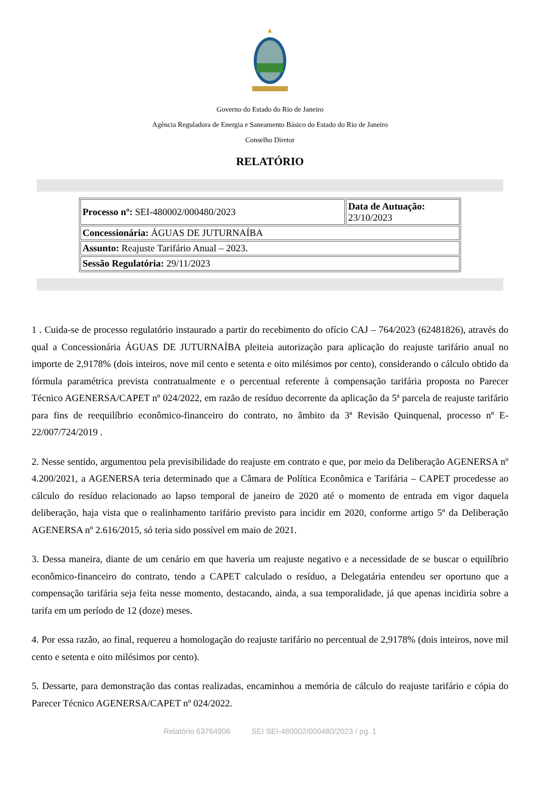Governo do Estado do Rio de Janeiro
Agência Reguladora de Energia e Saneamento Básico do Estado do Rio de Janeiro
Conselho Diretor
RELATÓRIO
| Processo nº: SEI-480002/000480/2023 | Data de Autuação: 23/10/2023 |
| Concessionária: ÁGUAS DE JUTURNAÍBA | |
| Assunto: Reajuste Tarifário Anual – 2023. | |
| Sessão Regulatória: 29/11/2023 | |
1 . Cuida-se de processo regulatório instaurado a partir do recebimento do ofício CAJ – 764/2023 (62481826), através do qual a Concessionária ÁGUAS DE JUTURNAÍBA pleiteia autorização para aplicação do reajuste tarifário anual no importe de 2,9178% (dois inteiros, nove mil cento e setenta e oito milésimos por cento), considerando o cálculo obtido da fórmula paramétrica prevista contratualmente e o percentual referente à compensação tarifária proposta no Parecer Técnico AGENERSA/CAPET nº 024/2022, em razão de resíduo decorrente da aplicação da 5ª parcela de reajuste tarifário para fins de reequilíbrio econômico-financeiro do contrato, no âmbito da 3ª Revisão Quinquenal, processo nº E-22/007/724/2019 .
2. Nesse sentido, argumentou pela previsibilidade do reajuste em contrato e que, por meio da Deliberação AGENERSA nº 4.200/2021, a AGENERSA teria determinado que a Câmara de Política Econômica e Tarifária – CAPET procedesse ao cálculo do resíduo relacionado ao lapso temporal de janeiro de 2020 até o momento de entrada em vigor daquela deliberação, haja vista que o realinhamento tarifário previsto para incidir em 2020, conforme artigo 5º da Deliberação AGENERSA nº 2.616/2015, só teria sido possível em maio de 2021.
3. Dessa maneira, diante de um cenário em que haveria um reajuste negativo e a necessidade de se buscar o equilíbrio econômico-financeiro do contrato, tendo a CAPET calculado o resíduo, a Delegatária entendeu ser oportuno que a compensação tarifária seja feita nesse momento, destacando, ainda, a sua temporalidade, já que apenas incidiria sobre a tarifa em um período de 12 (doze) meses.
4. Por essa razão, ao final, requereu a homologação do reajuste tarifário no percentual de 2,9178% (dois inteiros, nove mil cento e setenta e oito milésimos por cento).
5. Dessarte, para demonstração das contas realizadas, encaminhou a memória de cálculo do reajuste tarifário e cópia do Parecer Técnico AGENERSA/CAPET nº 024/2022.
Relatório 63764906 SEI SEI-480002/000480/2023 / pg. 1